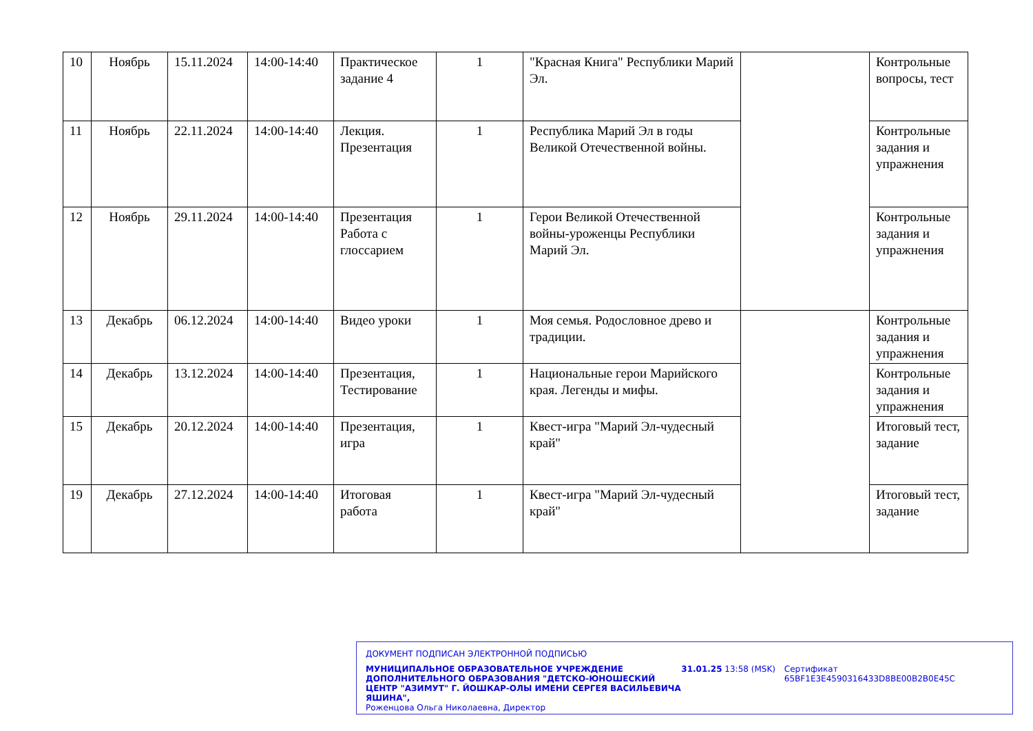| 10 | Ноябрь | 15.11.2024 | 14:00-14:40 | Практическое задание 4 | 1 | "Красная Книга" Республики Марий Эл. | | Контрольные вопросы, тест |
| 11 | Ноябрь | 22.11.2024 | 14:00-14:40 | Лекция. Презентация | 1 | Республика Марий Эл в годы Великой Отечественной войны. | | Контрольные задания и упражнения |
| 12 | Ноябрь | 29.11.2024 | 14:00-14:40 | Презентация Работа с глоссарием | 1 | Герои Великой Отечественной войны-уроженцы Республики Марий Эл. | | Контрольные задания и упражнения |
| 13 | Декабрь | 06.12.2024 | 14:00-14:40 | Видео уроки | 1 | Моя семья. Родословное древо и традиции. | | Контрольные задания и упражнения |
| 14 | Декабрь | 13.12.2024 | 14:00-14:40 | Презентация, Тестирование | 1 | Национальные герои Марийского края. Легенды и мифы. | | Контрольные задания и упражнения |
| 15 | Декабрь | 20.12.2024 | 14:00-14:40 | Презентация, игра | 1 | Квест-игра "Марий Эл-чудесный край" | | Итоговый тест, задание |
| 19 | Декабрь | 27.12.2024 | 14:00-14:40 | Итоговая работа | 1 | Квест-игра "Марий Эл-чудесный край" | | Итоговый тест, задание |
ДОКУМЕНТ ПОДПИСАН ЭЛЕКТРОННОЙ ПОДПИСЬЮ
МУНИЦИПАЛЬНОЕ ОБРАЗОВАТЕЛЬНОЕ УЧРЕЖДЕНИЕ ДОПОЛНИТЕЛЬНОГО ОБРАЗОВАНИЯ "ДЕТСКО-ЮНОШЕСКИЙ ЦЕНТР "АЗИМУТ" Г. ЙОШКАР-ОЛЫ ИМЕНИ СЕРГЕЯ ВАСИЛЬЕВИЧА ЯШИНА",
Роженцова Ольга Николаевна, Директор
31.01.25 13:58 (MSK) Сертификат 65BF1E3E4590316433D8BE00B2B0E45C